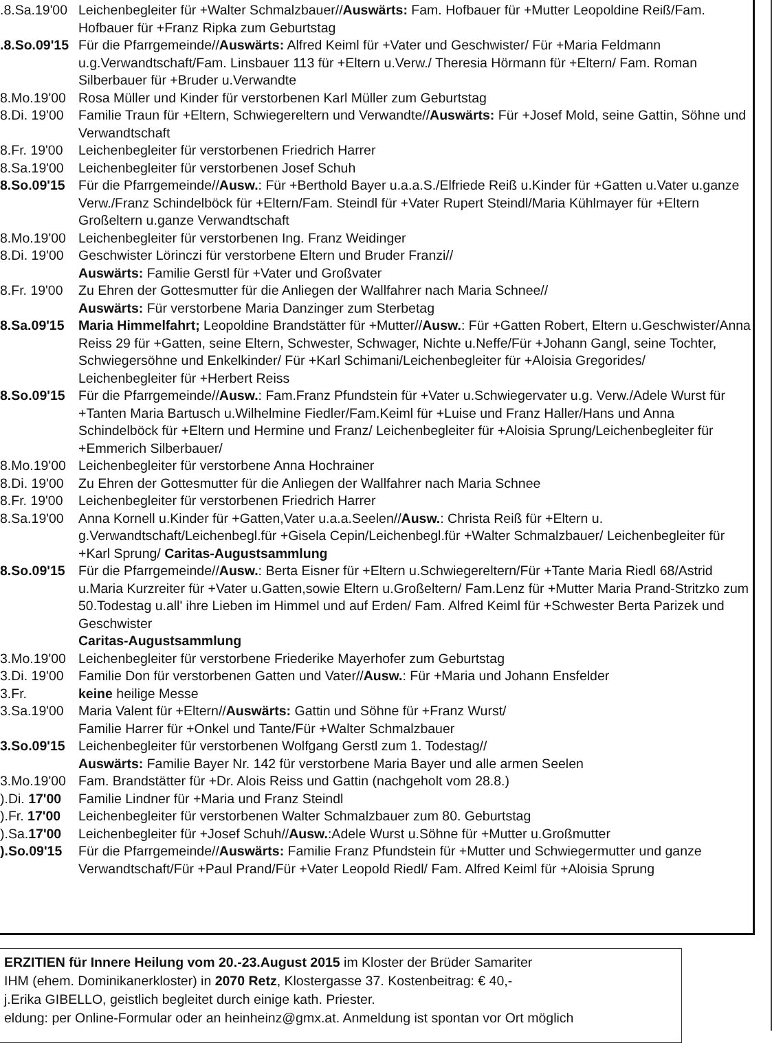.8.Sa.19'00 Leichenbegleiter für +Walter Schmalzbauer//Auswärts: Fam. Hofbauer für +Mutter Leopoldine Reiß/Fam. Hofbauer für +Franz Ripka zum Geburtstag
.8.So.09'15 Für die Pfarrgemeinde//Auswärts: Alfred Keiml für +Vater und Geschwister/ Für +Maria Feldmann u.g.Verwandtschaft/Fam. Linsbauer 113 für +Eltern u.Verw./ Theresia Hörmann für +Eltern/ Fam. Roman Silberbauer für +Bruder u.Verwandte
8.Mo.19'00 Rosa Müller und Kinder für verstorbenen Karl Müller zum Geburtstag
8.Di. 19'00 Familie Traun für +Eltern, Schwiegereltern und Verwandte//Auswärts: Für +Josef Mold, seine Gattin, Söhne und Verwandtschaft
8.Fr. 19'00 Leichenbegleiter für verstorbenen Friedrich Harrer
8.Sa.19'00 Leichenbegleiter für verstorbenen Josef Schuh
8.So.09'15 Für die Pfarrgemeinde//Ausw.: Für +Berthold Bayer u.a.a.S./Elfriede Reiß u.Kinder für +Gatten u.Vater u.ganze Verw./Franz Schindelböck für +Eltern/Fam. Steindl für +Vater Rupert Steindl/Maria Kühlmayer für +Eltern Großeltern u.ganze Verwandtschaft
8.Mo.19'00 Leichenbegleiter für verstorbenen Ing. Franz Weidinger
8.Di. 19'00 Geschwister Lörinczi für verstorbene Eltern und Bruder Franzi//
Auswärts: Familie Gerstl für +Vater und Großvater
8.Fr. 19'00 Zu Ehren der Gottesmutter für die Anliegen der Wallfahrer nach Maria Schnee//
Auswärts: Für verstorbene Maria Danzinger zum Sterbetag
8.Sa.09'15 Maria Himmelfahrt; Leopoldine Brandstätter für +Mutter//Ausw.: Für +Gatten Robert, Eltern u.Geschwister/Anna Reiss 29 für +Gatten, seine Eltern, Schwester, Schwager, Nichte u.Neffe/Für +Johann Gangl, seine Tochter, Schwiegersöhne und Enkelkinder/ Für +Karl Schimani/Leichenbegleiter für +Aloisia Gregorides/
Leichenbegleiter für +Herbert Reiss
8.So.09'15 Für die Pfarrgemeinde//Ausw.: Fam.Franz Pfundstein für +Vater u.Schwiegervater u.g. Verw./Adele Wurst für +Tanten Maria Bartusch u.Wilhelmine Fiedler/Fam.Keiml für +Luise und Franz Haller/Hans und Anna Schindelböck für +Eltern und Hermine und Franz/ Leichenbegleiter für +Aloisia Sprung/Leichenbegleiter für +Emmerich Silberbauer/
8.Mo.19'00 Leichenbegleiter für verstorbene Anna Hochrainer
8.Di. 19'00 Zu Ehren der Gottesmutter für die Anliegen der Wallfahrer nach Maria Schnee
8.Fr. 19'00 Leichenbegleiter für verstorbenen Friedrich Harrer
8.Sa.19'00 Anna Kornell u.Kinder für +Gatten,Vater u.a.a.Seelen//Ausw.: Christa Reiß für +Eltern u. g.Verwandtschaft/Leichenbegl.für +Gisela Cepin/Leichenbegl.für +Walter Schmalzbauer/ Leichenbegleiter für +Karl Sprung/ Caritas-Augustsammlung
8.So.09'15 Für die Pfarrgemeinde//Ausw.: Berta Eisner für +Eltern u.Schwiegereltern/Für +Tante Maria Riedl 68/Astrid u.Maria Kurzreiter für +Vater u.Gatten,sowie Eltern u.Großeltern/ Fam.Lenz für +Mutter Maria Prand-Stritzko zum 50.Todestag u.all' ihre Lieben im Himmel und auf Erden/ Fam. Alfred Keiml für +Schwester Berta Parizek und Geschwister
Caritas-Augustsammlung
3.Mo.19'00 Leichenbegleiter für verstorbene Friederike Mayerhofer zum Geburtstag
3.Di. 19'00 Familie Don für verstorbenen Gatten und Vater//Ausw.: Für +Maria und Johann Ensfelder
3.Fr. keine heilige Messe
3.Sa.19'00 Maria Valent für +Eltern//Auswärts: Gattin und Söhne für +Franz Wurst/
Familie Harrer für +Onkel und Tante/Für +Walter Schmalzbauer
3.So.09'15 Leichenbegleiter für verstorbenen Wolfgang Gerstl zum 1. Todestag//
Auswärts: Familie Bayer Nr. 142 für verstorbene Maria Bayer und alle armen Seelen
3.Mo.19'00 Fam. Brandstätter für +Dr. Alois Reiss und Gattin (nachgeholt vom 28.8.)
).Di. 17'00 Familie Lindner für +Maria und Franz Steindl
).Fr. 17'00 Leichenbegleiter für verstorbenen Walter Schmalzbauer zum 80. Geburtstag
).Sa.17'00 Leichenbegleiter für +Josef Schuh//Ausw.:Adele Wurst u.Söhne für +Mutter u.Großmutter
).So.09'15 Für die Pfarrgemeinde//Auswärts: Familie Franz Pfundstein für +Mutter und Schwiegermutter und ganze Verwandtschaft/Für +Paul Prand/Für +Vater Leopold Riedl/ Fam. Alfred Keiml für +Aloisia Sprung
ERZITIEN für Innere Heilung vom 20.-23.August 2015 im Kloster der Brüder Samariter
IHM (ehem. Dominikanerkloster) in 2070 Retz, Klostergasse 37. Kostenbeitrag: € 40,-
j.Erika GIBELLO, geistlich begleitet durch einige kath. Priester.
eldung: per Online-Formular oder an heinheinz@gmx.at. Anmeldung ist spontan vor Ort möglich